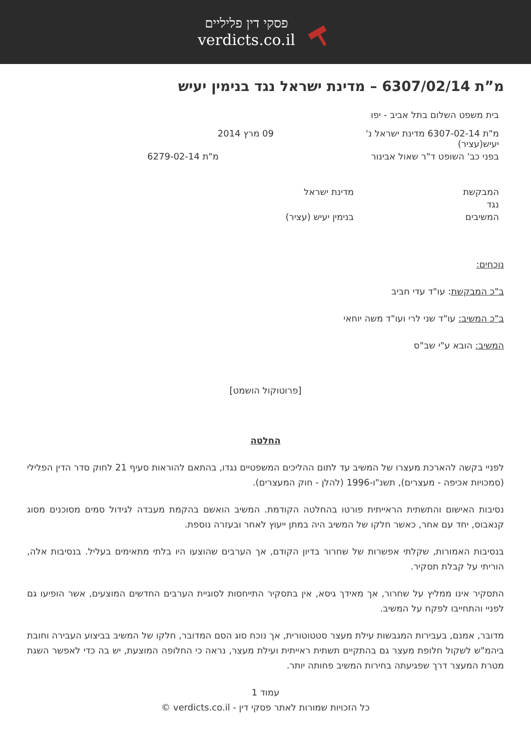פסקי דין פליליים
verdicts.co.il
מ”ת 6307/02/14 – מדינת ישראל נגד בנימין יעיש
בית משפט השלום בתל אביב - יפו
מ"ת 6307-02-14 מדינת ישראל נ' יעיש(עציר)
09 מרץ 2014
בפני כב' השופט ד"ר שאול אבינור
מ"ת 6279-02-14
המבקשת מדינת ישראל
נגד
המשיבים בנימין יעיש (עציר)
נוכחים:
ב"כ המבקשת: עו"ד עדי חביב
ב"כ המשיב: עו"ד שני לרי ועו"ד משה יוחאי
המשיב: הובא ע"י שב"ס
[פרוטוקול הושמט]
החלטה
לפניי בקשה להארכת מעצרו של המשיב עד לתום ההליכים המשפטיים נגדו, בהתאם להוראות סעיף 21 לחוק סדר הדין הפלילי (סמכויות אכיפה - מעצרים), תשנ"ו-1996 (להלן - חוק המעצרים).
נסיבות האישום והתשתית הראייתית פורטו בהחלטה הקודמת. המשיב הואשם בהקמת מעבדה לגידול סמים מסוכנים מסוג קנאבוס, יחד עם אחר, כאשר חלקו של המשיב היה במתן ייעוץ לאחר ובעזרה נוספת.
בנסיבות האמורות, שקלתי אפשרות של שחרור בדיון הקודם, אך הערבים שהוצעו היו בלתי מתאימים בעליל. בנסיבות אלה, הוריתי על קבלת תסקיר.
התסקיר אינו ממליץ על שחרור, אך מאידך גיסא, אין בתסקיר התייחסות לסוגיית הערבים החדשים המוצעים, אשר הופיעו גם לפניי והתחייבו לפקח על המשיב.
מדובר, אמנם, בעבירות המגבשות עילת מעצר סטטוטורית, אך נוכח סוג הסם המדובר, חלקו של המשיב בביצוע העבירה וחובת ביהמ"ש לשקול חלופת מעצר גם בהתקיים תשתית ראייתית ועילת מעצר, נראה כי החלופה המוצעת, יש בה כדי לאפשר השגת מטרת המעצר דרך שפגיעתה בחירות המשיב פחותה יותר.
עמוד 1
כל הזכויות שמורות לאתר פסקי דין - verdicts.co.il ©